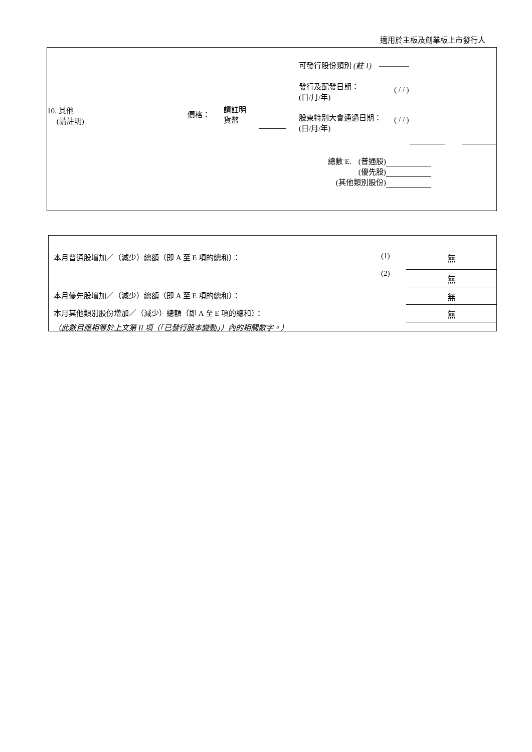適用於主板及創業板上市發行人
| 10. 其他 (請註明) | 價格： | 請註明 貨幣 | | 可發行股份類別 (註 1) ———— 發行及配發日期： (日/月/年) ( / / ) 股東特別大會通過日期： (日/月/年) ( / / ) |
| 總數 E. | (普通股) | |
| | (優先股) | |
| (其他類別股份) | | |
| 本月普通股增加／（減少）總額（即 A 至 E 項的總和）： | (1) | 無 |
| | (2) | 無 |
| 本月優先股增加／（減少）總額（即 A 至 E 項的總和）： | | 無 |
| 本月其他類別股份增加／（減少）總額（即 A 至 E 項的總和）： | | 無 |
| （此數目應相等於上文第 II 項（「已發行股本變動」）內的相關數字。） | | |